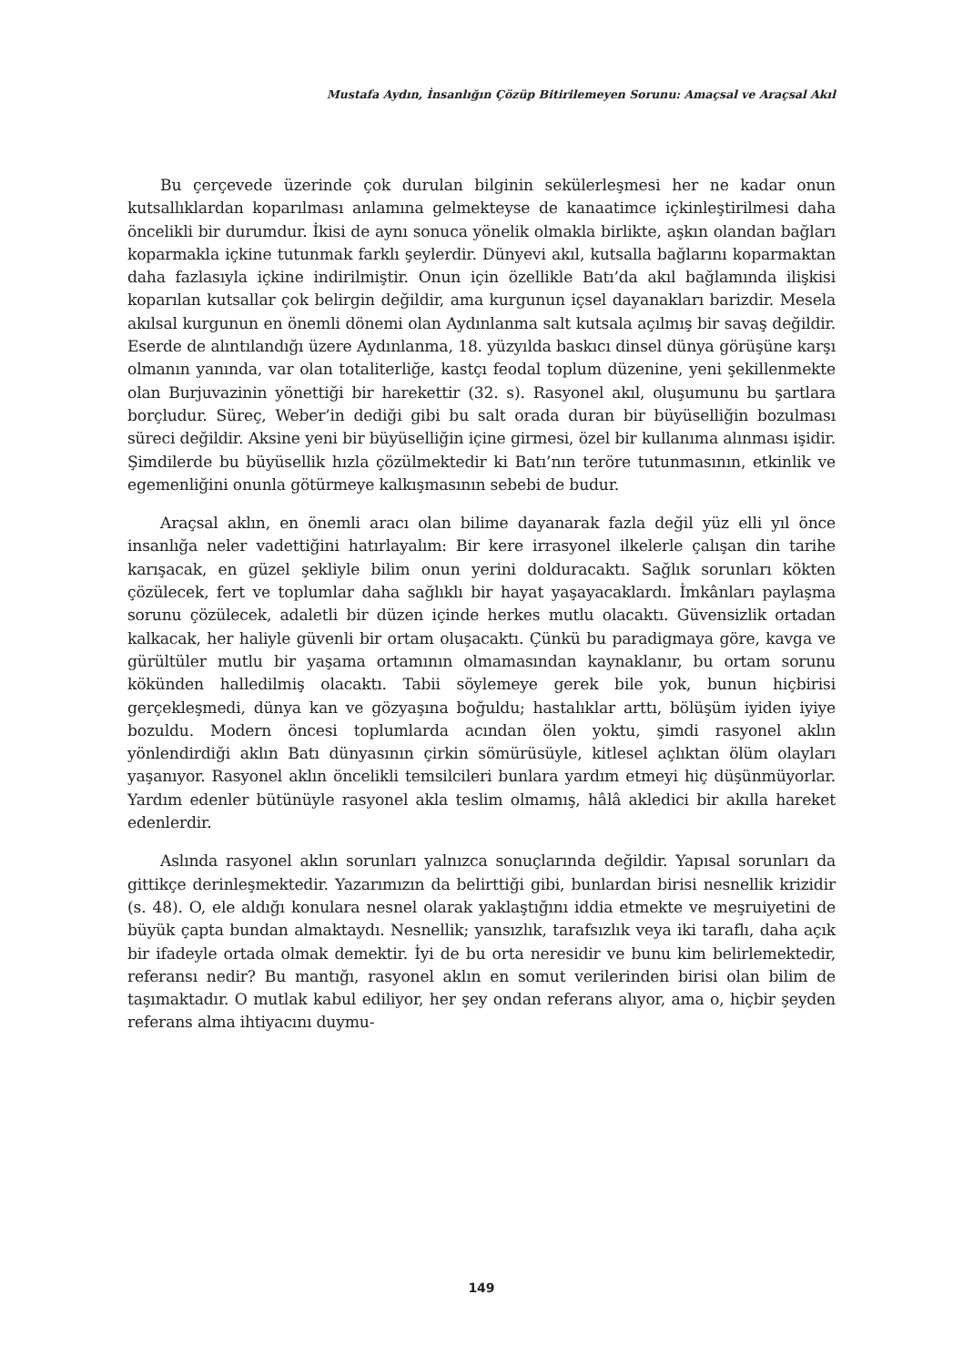Mustafa Aydın, İnsanlığın Çözüp Bitirilemeyen Sorunu: Amaçsal ve Araçsal Akıl
Bu çerçevede üzerinde çok durulan bilginin sekülerleşmesi her ne kadar onun kutsallıklardan koparılması anlamına gelmekteyse de kanaatimce içkinleştirilmesi daha öncelikli bir durumdur. İkisi de aynı sonuca yönelik olmakla birlikte, aşkın olandan bağları koparmakla içkine tutunmak farklı şeylerdir. Dünyevi akıl, kutsalla bağlarını koparmaktan daha fazlasıyla içkine indirilmiştir. Onun için özellikle Batı’da akıl bağlamında ilişkisi koparılan kutsallar çok belirgin değildir, ama kurgunun içsel dayanakları barizdir. Mesela akılsal kurgunun en önemli dönemi olan Aydınlanma salt kutsala açılmış bir savaş değildir. Eserde de alıntılandığı üzere Aydınlanma, 18. yüzyılda baskıcı dinsel dünya görüşüne karşı olmanın yanında, var olan totaliterliğe, kastçı feodal toplum düzenine, yeni şekillenmekte olan Burjuvazinin yönettiği bir harekettir (32. s). Rasyonel akıl, oluşumunu bu şartlara borçludur. Süreç, Weber’in dediği gibi bu salt orada duran bir büyüselliğin bozulması süreci değildir. Aksine yeni bir büyüselliğin içine girmesi, özel bir kullanıma alınması işidir. Şimdilerde bu büyüsellik hızla çözülmektedir ki Batı’nın teröre tutunmasının, etkinlik ve egemenliğini onunla götürmeye kalkışmasının sebebi de budur.
Araçsal aklın, en önemli aracı olan bilime dayanarak fazla değil yüz elli yıl önce insanlığa neler vadettiğini hatırlayalım: Bir kere irrasyonel ilkelerle çalışan din tarihe karışacak, en güzel şekliyle bilim onun yerini dolduracaktı. Sağlık sorunları kökten çözülecek, fert ve toplumlar daha sağlıklı bir hayat yaşayacaklardı. İmkânları paylaşma sorunu çözülecek, adaletli bir düzen içinde herkes mutlu olacaktı. Güvensizlik ortadan kalkacak, her haliyle güvenli bir ortam oluşacaktı. Çünkü bu paradigmaya göre, kavga ve gürültüler mutlu bir yaşama ortamının olmamasından kaynaklanır, bu ortam sorunu kökünden halledilmiş olacaktı. Tabii söylemeye gerek bile yok, bunun hiçbirisi gerçekleşmedi, dünya kan ve gözyaşına boğuldu; hastalıklar arttı, bölüşüm iyiden iyiye bozuldu. Modern öncesi toplumlarda acından ölen yoktu, şimdi rasyonel aklın yönlendirdiği aklın Batı dünyasının çirkin sömürüsüyle, kitlesel açlıktan ölüm olayları yaşanıyor. Rasyonel aklın öncelikli temsilcileri bunlara yardım etmeyi hiç düşünmüyorlar. Yardım edenler bütünüyle rasyonel akla teslim olmamış, hâlâ akledici bir akılla hareket edenlerdir.
Aslında rasyonel aklın sorunları yalnızca sonuçlarında değildir. Yapısal sorunları da gittikçe derinleşmektedir. Yazarımızın da belirttiği gibi, bunlardan birisi nesnellik krizidir (s. 48). O, ele aldığı konulara nesnel olarak yaklaştığını iddia etmekte ve meşruiyetini de büyük çapta bundan almaktaydı. Nesnellik; yansızlık, tarafsızlık veya iki taraflı, daha açık bir ifadeyle ortada olmak demektir. İyi de bu orta neresidir ve bunu kim belirlemektedir, referansı nedir? Bu mantığı, rasyonel aklın en somut verilerinden birisi olan bilim de taşımaktadır. O mutlak kabul ediliyor, her şey ondan referans alıyor, ama o, hiçbir şeyden referans alma ihtiyacını duymu-
149